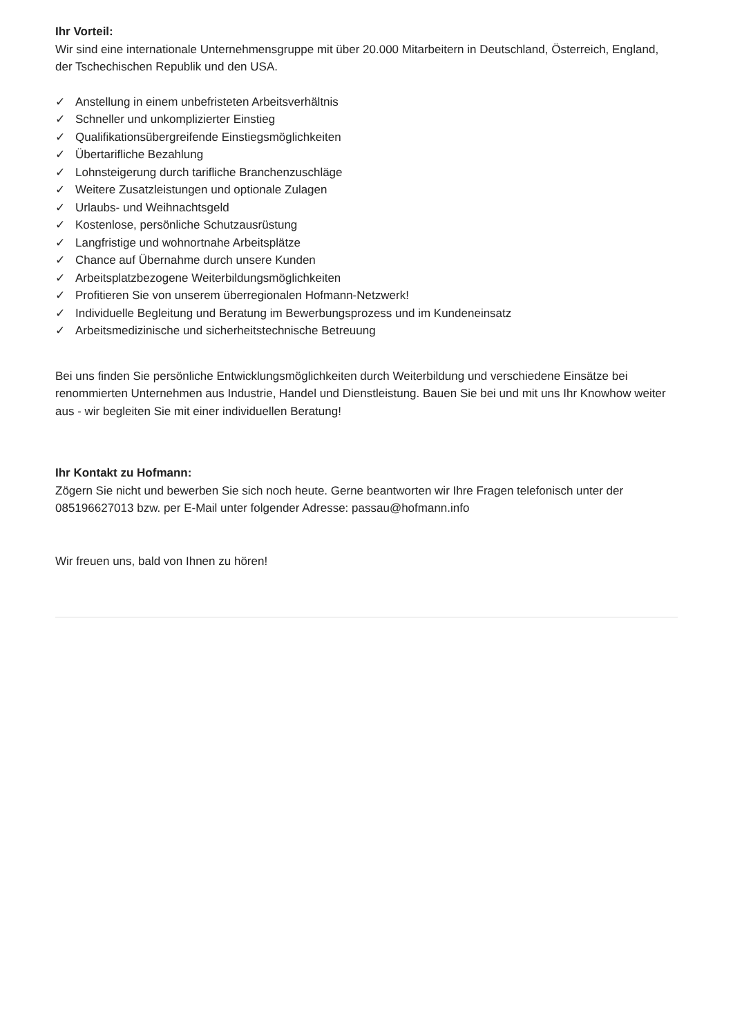Ihr Vorteil:
Wir sind eine internationale Unternehmensgruppe mit über 20.000 Mitarbeitern in Deutschland, Österreich, England, der Tschechischen Republik und den USA.
✓ Anstellung in einem unbefristeten Arbeitsverhältnis
✓ Schneller und unkomplizierter Einstieg
✓ Qualifikationsübergreifende Einstiegsmöglichkeiten
✓ Übertarifliche Bezahlung
✓ Lohnsteigerung durch tarifliche Branchenzuschläge
✓ Weitere Zusatzleistungen und optionale Zulagen
✓ Urlaubs- und Weihnachtsgeld
✓ Kostenlose, persönliche Schutzausrüstung
✓ Langfristige und wohnortnahe Arbeitsplätze
✓ Chance auf Übernahme durch unsere Kunden
✓ Arbeitsplatzbezogene Weiterbildungsmöglichkeiten
✓ Profitieren Sie von unserem überregionalen Hofmann-Netzwerk!
✓ Individuelle Begleitung und Beratung im Bewerbungsprozess und im Kundeneinsatz
✓ Arbeitsmedizinische und sicherheitstechnische Betreuung
Bei uns finden Sie persönliche Entwicklungsmöglichkeiten durch Weiterbildung und verschiedene Einsätze bei renommierten Unternehmen aus Industrie, Handel und Dienstleistung. Bauen Sie bei und mit uns Ihr Knowhow weiter aus - wir begleiten Sie mit einer individuellen Beratung!
Ihr Kontakt zu Hofmann:
Zögern Sie nicht und bewerben Sie sich noch heute. Gerne beantworten wir Ihre Fragen telefonisch unter der 085196627013 bzw. per E-Mail unter folgender Adresse: passau@hofmann.info
Wir freuen uns, bald von Ihnen zu hören!